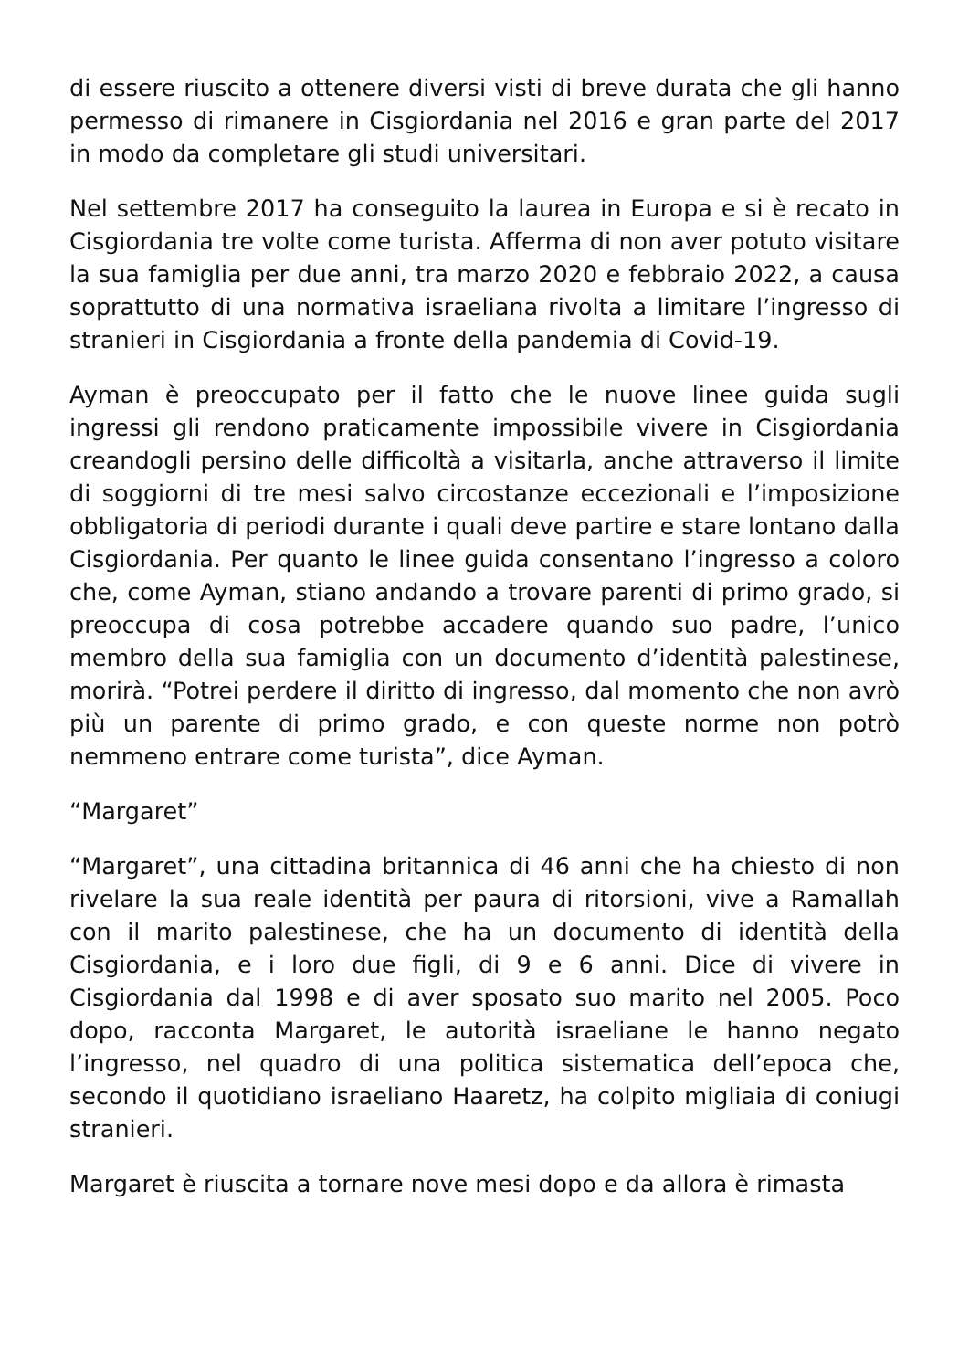di essere riuscito a ottenere diversi visti di breve durata che gli hanno permesso di rimanere in Cisgiordania nel 2016 e gran parte del 2017 in modo da completare gli studi universitari.
Nel settembre 2017 ha conseguito la laurea in Europa e si è recato in Cisgiordania tre volte come turista. Afferma di non aver potuto visitare la sua famiglia per due anni, tra marzo 2020 e febbraio 2022, a causa soprattutto di una normativa israeliana rivolta a limitare l’ingresso di stranieri in Cisgiordania a fronte della pandemia di Covid-19.
Ayman è preoccupato per il fatto che le nuove linee guida sugli ingressi gli rendono praticamente impossibile vivere in Cisgiordania creandogli persino delle difficoltà a visitarla, anche attraverso il limite di soggiorni di tre mesi salvo circostanze eccezionali e l’imposizione obbligatoria di periodi durante i quali deve partire e stare lontano dalla Cisgiordania. Per quanto le linee guida consentano l’ingresso a coloro che, come Ayman, stiano andando a trovare parenti di primo grado, si preoccupa di cosa potrebbe accadere quando suo padre, l’unico membro della sua famiglia con un documento d’identità palestinese, morirà. “Potrei perdere il diritto di ingresso, dal momento che non avrò più un parente di primo grado, e con queste norme non potrò nemmeno entrare come turista”, dice Ayman.
“Margaret”
“Margaret”, una cittadina britannica di 46 anni che ha chiesto di non rivelare la sua reale identità per paura di ritorsioni, vive a Ramallah con il marito palestinese, che ha un documento di identità della Cisgiordania, e i loro due figli, di 9 e 6 anni. Dice di vivere in Cisgiordania dal 1998 e di aver sposato suo marito nel 2005. Poco dopo, racconta Margaret, le autorità israeliane le hanno negato l’ingresso, nel quadro di una politica sistematica dell’epoca che, secondo il quotidiano israeliano Haaretz, ha colpito migliaia di coniugi stranieri.
Margaret è riuscita a tornare nove mesi dopo e da allora è rimasta